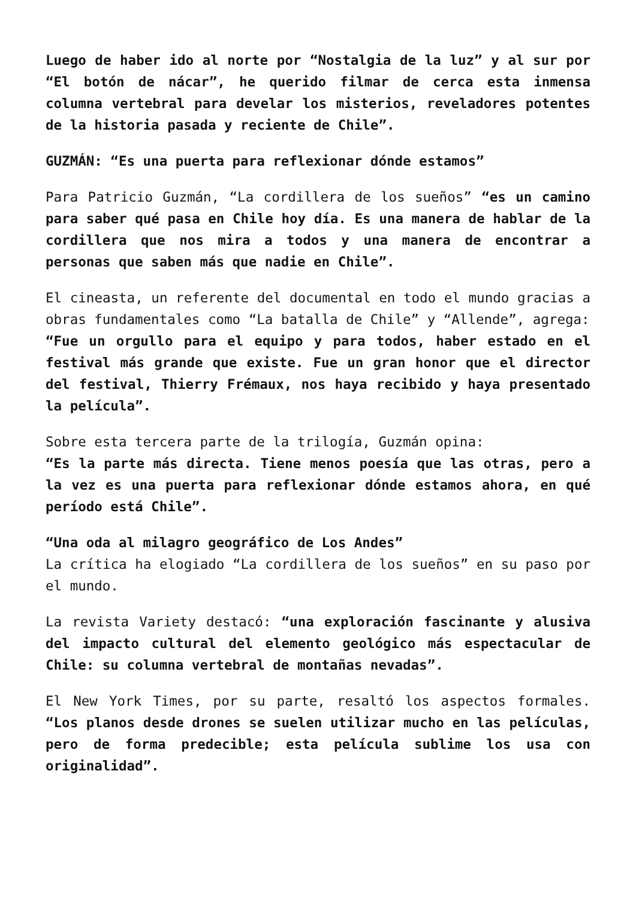Luego de haber ido al norte por “Nostalgia de la luz” y al sur por “El botón de nácar”, he querido filmar de cerca esta inmensa columna vertebral para develar los misterios, reveladores potentes de la historia pasada y reciente de Chile”.
GUZMÁN: “Es una puerta para reflexionar dónde estamos”
Para Patricio Guzmán, “La cordillera de los sueños” “es un camino para saber qué pasa en Chile hoy día. Es una manera de hablar de la cordillera que nos mira a todos y una manera de encontrar a personas que saben más que nadie en Chile”.
El cineasta, un referente del documental en todo el mundo gracias a obras fundamentales como “La batalla de Chile” y “Allende”, agrega:
“Fue un orgullo para el equipo y para todos, haber estado en el festival más grande que existe. Fue un gran honor que el director del festival, Thierry Frémaux, nos haya recibido y haya presentado la película”.
Sobre esta tercera parte de la trilogía, Guzmán opina:
“Es la parte más directa. Tiene menos poesía que las otras, pero a la vez es una puerta para reflexionar dónde estamos ahora, en qué período está Chile”.
“Una oda al milagro geográfico de Los Andes”
La crítica ha elogiado “La cordillera de los sueños” en su paso por el mundo.
La revista Variety destacó: “una exploración fascinante y alusiva del impacto cultural del elemento geológico más espectacular de Chile: su columna vertebral de montañas nevadas”.
El New York Times, por su parte, resaltó los aspectos formales. “Los planos desde drones se suelen utilizar mucho en las películas, pero de forma predecible; esta película sublime los usa con originalidad”.